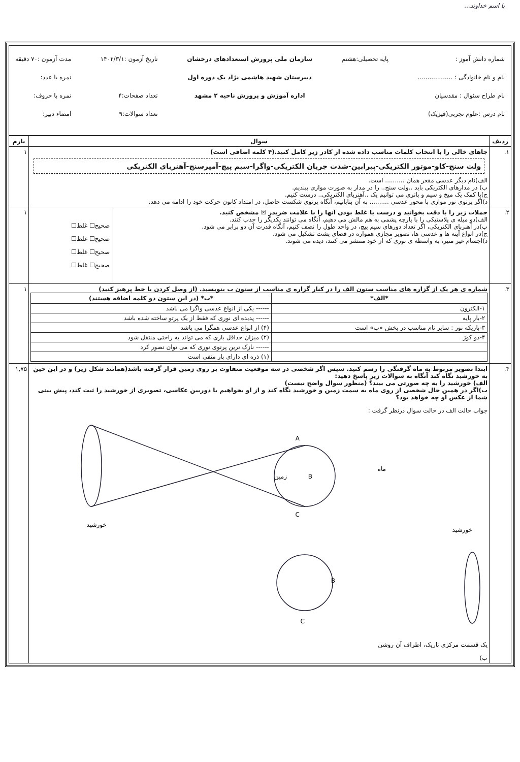با اسم خداوند...
شماره دانش آموز :
نام و نام خانوادگی : ..................
نام طراح سئوال : مقدسیان
نام درس :علوم تجربی(فیزیک)
پایه تحصیلی:هشتم سازمان ملی پرورش استعدادهای درخشان
دبیرستان شهید هاشمی نژاد یک دوره اول
اداره آموزش و پرورش ناحیه ۲ مشهد
تاریخ آزمون :۱۴۰۲/۳/۱
تعداد صفحات:۴
تعداد سوالات:۹
مدت آزمون :۷۰ دقیقه
نمره با عدد:
نمره با حروف:
امضاء دبیر:
| ردیف | سوال | بارم |
| --- | --- | --- |
| ۱. | جاهای خالی را با انتخاب کلمات مناسب داده شده از کادر زیر کامل کنید.(۴ کلمه اضافی است) ولت سنج-کاو-موتور الکتریکی-پیرابین-شدت جریان الکتریکی-واگرا-سیم پیچ-آمپرسنج-آهنربای الکتریکی الف)نام دیگر عدسی مقعر همان .......... است. ب) در مدارهای الکتریکی باید ..ولت سنج.. را در مدار به صورت موازی ببندیم. ج)با کمک یک میخ و سیم و باتری می توانیم یک ..آهنربای الکتریکی.. درست کنیم. د)اگر پرتوی نور موازی با محور عدسی .......... به آن بتابانیم، آنگاه پرتوی شکست حاصل، در امتداد کانون حرکت خود را ادامه می دهد. | ۱ |
| ۲. | جملات زیر را با دقت بخوانید و درست یا غلط بودن آنها را با علامت ضربدر ☒ مشخص کنید. الف)دو میله ی پلاستیکی را با پارچه پشمی به هم مالش می دهیم، آنگاه می توانند یکدیگر را جذب کنند. ب)در آهنربای الکتریکی، اگر تعداد دورهای سیم پیچ، در واحد طول را نصف کنیم، آنگاه قدرت آن دو برابر می شود. ج)در انواع آینه ها و عدسی ها، تصویر مجازی همواره در فضای پشت تشکیل می شود. د)اجسام غیر منیر، به واسطه ی نوری که از خود منتشر می کنند، دیده می شوند. صحیح☐ غلط☐ صحیح☐ غلط☐ صحیح☐ غلط☐ صحیح☐ غلط☐ | ۱ |
| ۳. | شماره ی هر یک از گزاره های مناسب ستون الف را در کنار گزاره ی مناسب از ستون ب بنویسید. (از وصل کردن با خط پرهیز کنید) / *الف* / *ب* (در این ستون دو کلمه اضافه هستند) / / --- / --- / / ۱-الکترون / ------ یکی از انواع عدسی واگرا می باشد / / ۲-بار پایه / ------ پدیده ای نوری که فقط از یک پرتو ساخته شده باشد / / ۳-باریکه نور : سایر نام مناسب در بخش «ب» است / (۴) از انواع عدسی همگرا می باشد / / ۴-دو کوژ / (۲) میزان حداقل باری که می تواند به راحتی منتقل شود / / / ------ نازک ترین پرتوی نوری که می توان تصور کرد / / / (۱) ذره ای دارای بار منفی است / | ۱ |
| ۴. | ابتدا تصویر مربوط به ماه گرفتگی را رسم کنید. سپس اگر شخصی در سه موقعیت متفاوت بر روی زمین قرار گرفته باشد(همانند شکل زیر) و در این حین به خورشید نگاه کند آنگاه به سوالات زیر پاسخ دهید: الف) خورشید را به چه صورتی می بیند؟ (منظور سوال واضح نیست) ب)اگر در همین حال شخصی از روی ماه به سمت زمین و خورشید نگاه کند و از او بخواهیم با دوربین عکاسی، تصویری از خورشید را ثبت کند، پیش بینی شما از عکس او چه خواهد بود؟ جواب حالت الف در حالت سوال درنظر گرفت : A زمین B C ماه خورشید خورشید B C یک قسمت مرکزی تاریک، اطراف آن روشن ب) | ۱,۷۵ |